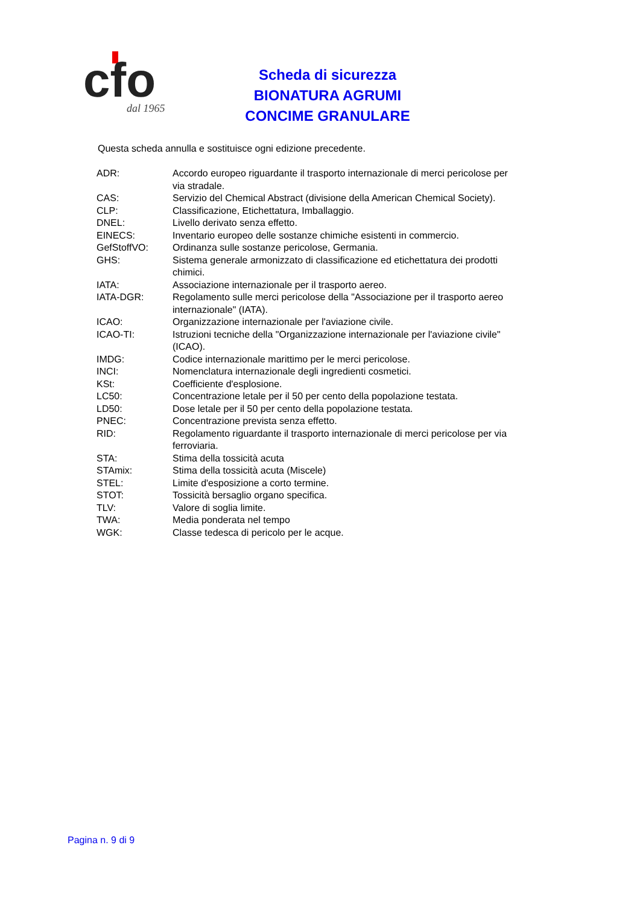cfo
dal 1965
Scheda di sicurezza
BIONATURA AGRUMI
CONCIME GRANULARE
Questa scheda annulla e sostituisce ogni edizione precedente.
| ADR: | Accordo europeo riguardante il trasporto internazionale di merci pericolose per via stradale. |
| CAS: | Servizio del Chemical Abstract (divisione della American Chemical Society). |
| CLP: | Classificazione, Etichettatura, Imballaggio. |
| DNEL: | Livello derivato senza effetto. |
| EINECS: | Inventario europeo delle sostanze chimiche esistenti in commercio. |
| GefStoffVO: | Ordinanza sulle sostanze pericolose, Germania. |
| GHS: | Sistema generale armonizzato di classificazione ed etichettatura dei prodotti chimici. |
| IATA: | Associazione internazionale per il trasporto aereo. |
| IATA-DGR: | Regolamento sulle merci pericolose della "Associazione per il trasporto aereo internazionale" (IATA). |
| ICAO: | Organizzazione internazionale per l'aviazione civile. |
| ICAO-TI: | Istruzioni tecniche della "Organizzazione internazionale per l'aviazione civile" (ICAO). |
| IMDG: | Codice internazionale marittimo per le merci pericolose. |
| INCI: | Nomenclatura internazionale degli ingredienti cosmetici. |
| KSt: | Coefficiente d'esplosione. |
| LC50: | Concentrazione letale per il 50 per cento della popolazione testata. |
| LD50: | Dose letale per il 50 per cento della popolazione testata. |
| PNEC: | Concentrazione prevista senza effetto. |
| RID: | Regolamento riguardante il trasporto internazionale di merci pericolose per via ferroviaria. |
| STA: | Stima della tossicità acuta |
| STAmix: | Stima della tossicità acuta (Miscele) |
| STEL: | Limite d'esposizione a corto termine. |
| STOT: | Tossicità bersaglio organo specifica. |
| TLV: | Valore di soglia limite. |
| TWA: | Media ponderata nel tempo |
| WGK: | Classe tedesca di pericolo per le acque. |
Pagina n. 9 di 9